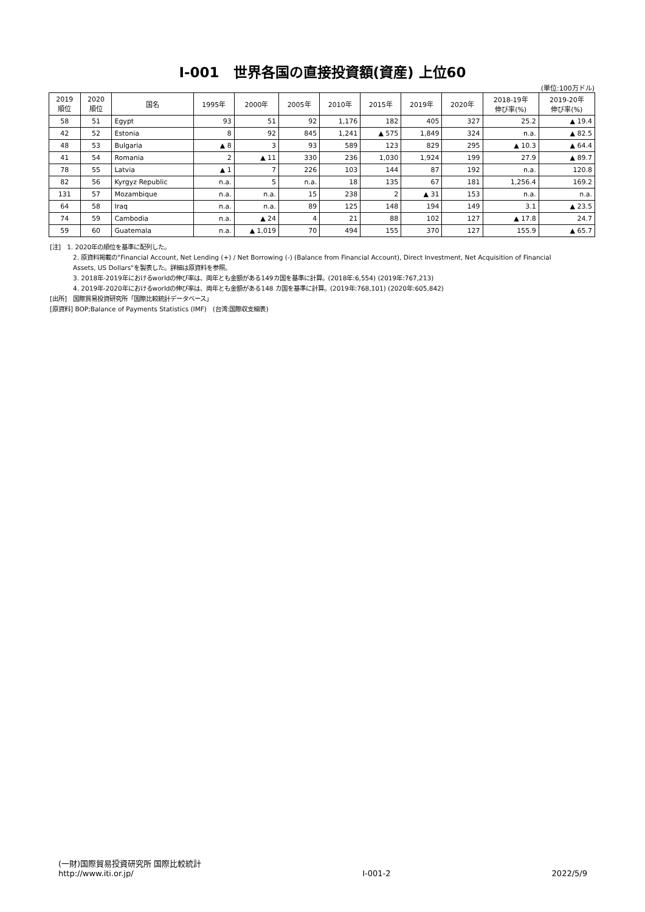Ⅰ-001　世界各国の直接投資額(資産) 上位60
(単位:100万ドル)
| 2019 順位 | 2020 順位 | 国名 | 1995年 | 2000年 | 2005年 | 2010年 | 2015年 | 2019年 | 2020年 | 2018-19年 伸び率(%) | 2019-20年 伸び率(%) |
| --- | --- | --- | --- | --- | --- | --- | --- | --- | --- | --- | --- |
| 58 | 51 | Egypt | 93 | 51 | 92 | 1,176 | 182 | 405 | 327 | 25.2 | ▲ 19.4 |
| 42 | 52 | Estonia | 8 | 92 | 845 | 1,241 | ▲ 575 | 1,849 | 324 | n.a. | ▲ 82.5 |
| 48 | 53 | Bulgaria | ▲ 8 | 3 | 93 | 589 | 123 | 829 | 295 | ▲ 10.3 | ▲ 64.4 |
| 41 | 54 | Romania | 2 | ▲ 11 | 330 | 236 | 1,030 | 1,924 | 199 | 27.9 | ▲ 89.7 |
| 78 | 55 | Latvia | ▲ 1 | 7 | 226 | 103 | 144 | 87 | 192 | n.a. | 120.8 |
| 82 | 56 | Kyrgyz Republic | n.a. | 5 | n.a. | 18 | 135 | 67 | 181 | 1,256.4 | 169.2 |
| 131 | 57 | Mozambique | n.a. | n.a. | 15 | 238 | 2 | ▲ 31 | 153 | n.a. | n.a. |
| 64 | 58 | Iraq | n.a. | n.a. | 89 | 125 | 148 | 194 | 149 | 3.1 | ▲ 23.5 |
| 74 | 59 | Cambodia | n.a. | ▲ 24 | 4 | 21 | 88 | 102 | 127 | ▲ 17.8 | 24.7 |
| 59 | 60 | Guatemala | n.a. | ▲ 1,019 | 70 | 494 | 155 | 370 | 127 | 155.9 | ▲ 65.7 |
[注]　1. 2020年の順位を基準に配列した。
2. 原資料掲載の"Financial Account, Net Lending (+) / Net Borrowing (-) (Balance from Financial Account), Direct Investment, Net Acquisition of Financial
Assets, US Dollars"を製表した。詳細は原資料を参照。
3. 2018年-2019年におけるworldの伸び率は、両年とも金額がある149カ国を基準に計算。(2018年:6,554) (2019年:767,213)
4. 2019年-2020年におけるworldの伸び率は、両年とも金額がある148 カ国を基準に計算。(2019年:768,101) (2020年:605,842)
[出所]　国際貿易投資研究所「国際比較統計データベース」
[原資料] BOP;Balance of Payments Statistics (IMF)　(台湾:国際収支細表)
(一財)国際貿易投資研究所 国際比較統計
http://www.iti.or.jp/
Ⅰ-001-2
2022/5/9